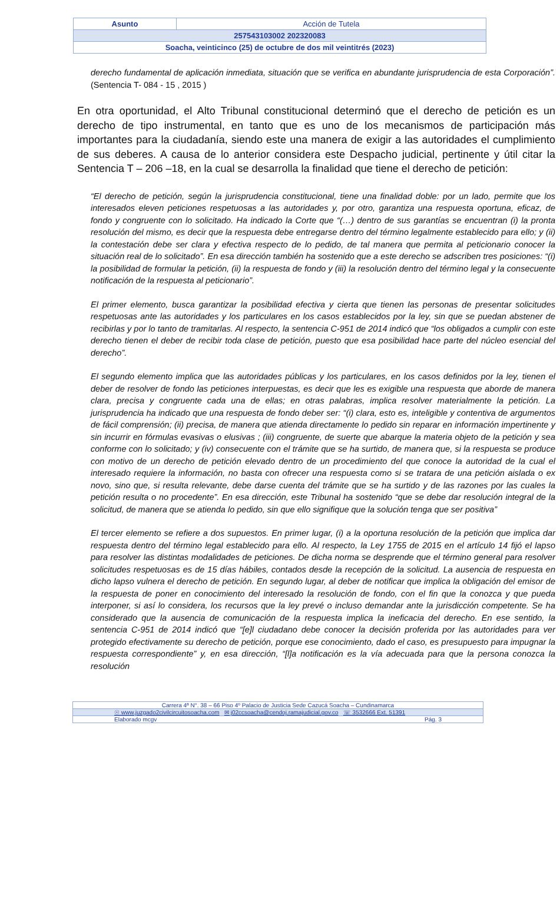| Asunto | Acción de Tutela |
| 257543103002 202320083 | |
| Soacha, veinticinco (25) de octubre de dos mil veintitrés (2023) | |
derecho fundamental de aplicación inmediata, situación que se verifica en abundante jurisprudencia de esta Corporación”. (Sentencia T- 084 - 15 , 2015 )
En otra oportunidad, el Alto Tribunal constitucional determinó que el derecho de petición es un derecho de tipo instrumental, en tanto que es uno de los mecanismos de participación más importantes para la ciudadanía, siendo este una manera de exigir a las autoridades el cumplimiento de sus deberes. A causa de lo anterior considera este Despacho judicial, pertinente y útil citar la Sentencia T – 206 –18, en la cual se desarrolla la finalidad que tiene el derecho de petición:
“El derecho de petición, según la jurisprudencia constitucional, tiene una finalidad doble: por un lado, permite que los interesados eleven peticiones respetuosas a las autoridades y, por otro, garantiza una respuesta oportuna, eficaz, de fondo y congruente con lo solicitado. Ha indicado la Corte que “(…) dentro de sus garantías se encuentran (i) la pronta resolución del mismo, es decir que la respuesta debe entregarse dentro del término legalmente establecido para ello; y (ii) la contestación debe ser clara y efectiva respecto de lo pedido, de tal manera que permita al peticionario conocer la situación real de lo solicitado”. En esa dirección también ha sostenido que a este derecho se adscriben tres posiciones: “(i) la posibilidad de formular la petición, (ii) la respuesta de fondo y (iii) la resolución dentro del término legal y la consecuente notificación de la respuesta al peticionario”.
El primer elemento, busca garantizar la posibilidad efectiva y cierta que tienen las personas de presentar solicitudes respetuosas ante las autoridades y los particulares en los casos establecidos por la ley, sin que se puedan abstener de recibirlas y por lo tanto de tramitarlas. Al respecto, la sentencia C-951 de 2014 indicó que “los obligados a cumplir con este derecho tienen el deber de recibir toda clase de petición, puesto que esa posibilidad hace parte del núcleo esencial del derecho”.
El segundo elemento implica que las autoridades públicas y los particulares, en los casos definidos por la ley, tienen el deber de resolver de fondo las peticiones interpuestas, es decir que les es exigible una respuesta que aborde de manera clara, precisa y congruente cada una de ellas; en otras palabras, implica resolver materialmente la petición. La jurisprudencia ha indicado que una respuesta de fondo deber ser: “(i) clara, esto es, inteligible y contentiva de argumentos de fácil comprensión; (ii) precisa, de manera que atienda directamente lo pedido sin reparar en información impertinente y sin incurrir en fórmulas evasivas o elusivas ; (iii) congruente, de suerte que abarque la materia objeto de la petición y sea conforme con lo solicitado; y (iv) consecuente con el trámite que se ha surtido, de manera que, si la respuesta se produce con motivo de un derecho de petición elevado dentro de un procedimiento del que conoce la autoridad de la cual el interesado requiere la información, no basta con ofrecer una respuesta como si se tratara de una petición aislada o ex novo, sino que, si resulta relevante, debe darse cuenta del trámite que se ha surtido y de las razones por las cuales la petición resulta o no procedente”. En esa dirección, este Tribunal ha sostenido “que se debe dar resolución integral de la solicitud, de manera que se atienda lo pedido, sin que ello signifique que la solución tenga que ser positiva”
El tercer elemento se refiere a dos supuestos. En primer lugar, (i) a la oportuna resolución de la petición que implica dar respuesta dentro del término legal establecido para ello. Al respecto, la Ley 1755 de 2015 en el artículo 14 fijó el lapso para resolver las distintas modalidades de peticiones. De dicha norma se desprende que el término general para resolver solicitudes respetuosas es de 15 días hábiles, contados desde la recepción de la solicitud. La ausencia de respuesta en dicho lapso vulnera el derecho de petición. En segundo lugar, al deber de notificar que implica la obligación del emisor de la respuesta de poner en conocimiento del interesado la resolución de fondo, con el fin que la conozca y que pueda interponer, si así lo considera, los recursos que la ley prevé o incluso demandar ante la jurisdicción competente. Se ha considerado que la ausencia de comunicación de la respuesta implica la ineficacia del derecho. En ese sentido, la sentencia C-951 de 2014 indicó que “[e]l ciudadano debe conocer la decisión proferida por las autoridades para ver protegido efectivamente su derecho de petición, porque ese conocimiento, dado el caso, es presupuesto para impugnar la respuesta correspondiente” y, en esa dirección, “[l]a notificación es la vía adecuada para que la persona conozca la resolución
| Carrera 4ª N°. 38 – 66 Piso 4º Palacio de Justicia Sede Cazucá Soacha – Cundinamarca |
| ☉ www.juzgado2civilcircuitosoacha.com ✉ j02ccsoacha@cendoj.ramajudicial.gov.co ☏ 3532666 Ext. 51391 |
| Elaborado mcgv Pág. 3 |